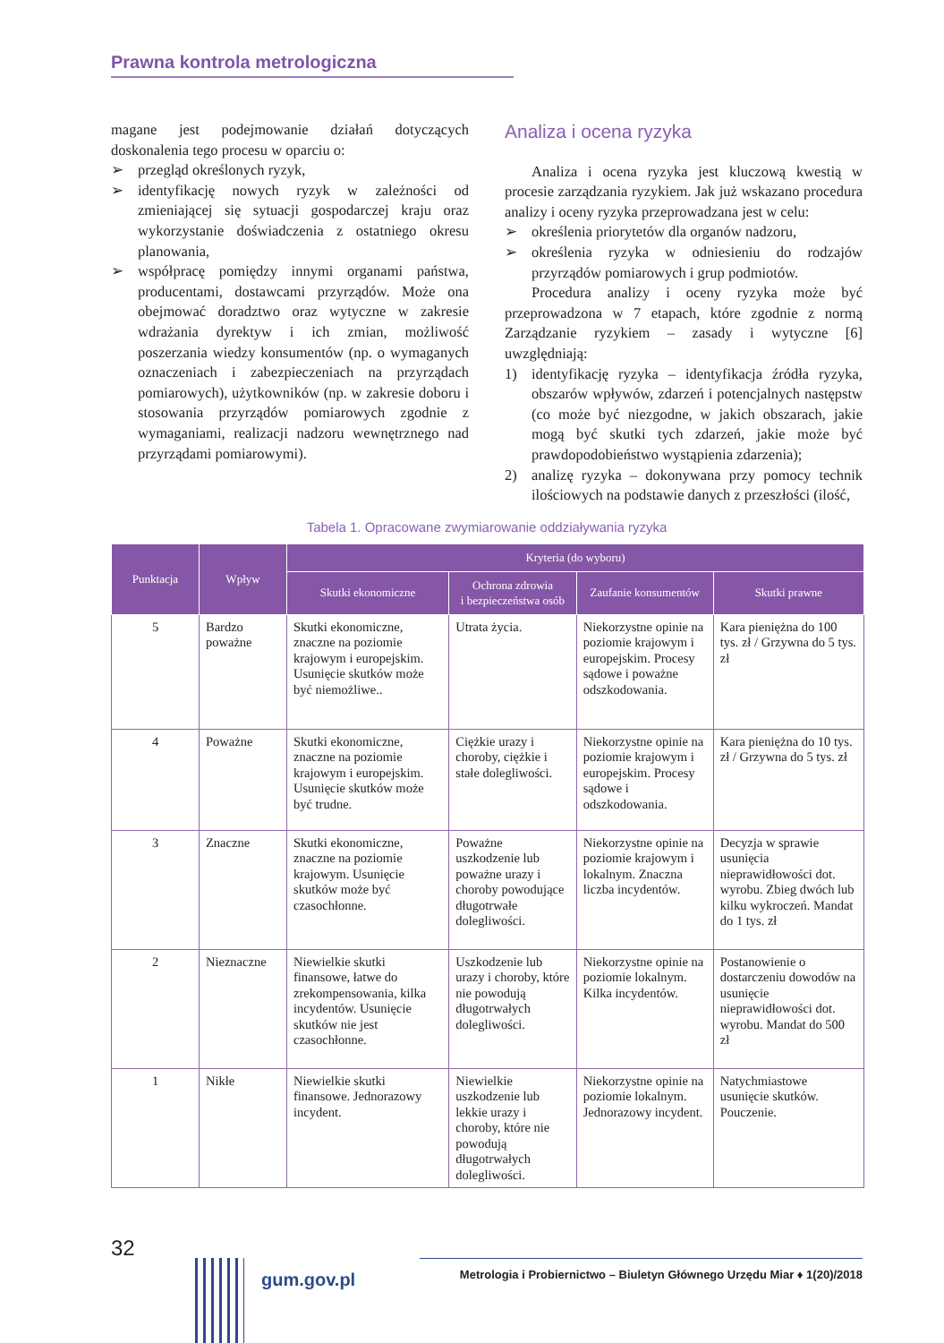Prawna kontrola metrologiczna
magane jest podejmowanie działań dotyczących doskonalenia tego procesu w oparciu o:
➢ przegląd określonych ryzyk,
➢ identyfikację nowych ryzyk w zależności od zmieniającej się sytuacji gospodarczej kraju oraz wykorzystanie doświadczenia z ostatniego okresu planowania,
➢ współpracę pomiędzy innymi organami państwa, producentami, dostawcami przyrządów. Może ona obejmować doradztwo oraz wytyczne w zakresie wdrażania dyrektyw i ich zmian, możliwość poszerzania wiedzy konsumentów (np. o wymaganych oznaczeniach i zabezpieczeniach na przyrządach pomiarowych), użytkowników (np. w zakresie doboru i stosowania przyrządów pomiarowych zgodnie z wymaganiami, realizacji nadzoru wewnętrznego nad przyrządami pomiarowymi).
Analiza i ocena ryzyka
Analiza i ocena ryzyka jest kluczową kwestią w procesie zarządzania ryzykiem. Jak już wskazano procedura analizy i oceny ryzyka przeprowadzana jest w celu:
➢ określenia priorytetów dla organów nadzoru,
➢ określenia ryzyka w odniesieniu do rodzajów przyrządów pomiarowych i grup podmiotów.
Procedura analizy i oceny ryzyka może być przeprowadzona w 7 etapach, które zgodnie z normą Zarządzanie ryzykiem – zasady i wytyczne [6] uwzględniają:
1) identyfikację ryzyka – identyfikacja źródła ryzyka, obszarów wpływów, zdarzeń i potencjalnych następstw (co może być niezgodne, w jakich obszarach, jakie mogą być skutki tych zdarzeń, jakie może być prawdopodobieństwo wystąpienia zdarzenia);
2) analizę ryzyka – dokonywana przy pomocy technik ilościowych na podstawie danych z przeszłości (ilość,
Tabela 1. Opracowane zwymiarowanie oddziaływania ryzyka
| Punktacja | Wpływ | Kryteria (do wyboru) | | | |
| --- | --- | --- | --- | --- | --- |
| | | Skutki ekonomiczne | Ochrona zdrowia i bezpieczeństwa osób | Zaufanie konsumentów | Skutki prawne |
| 5 | Bardzo poważne | Skutki ekonomiczne, znaczne na poziomie krajowym i europejskim. Usunięcie skutków może być niemożliwe.. | Utrata życia. | Niekorzystne opinie na poziomie krajowym i europejskim. Procesy sądowe i poważne odszkodowania. | Kara pieniężna do 100 tys. zł / Grzywna do 5 tys. zł |
| 4 | Poważne | Skutki ekonomiczne, znaczne na poziomie krajowym i europejskim. Usunięcie skutków może być trudne. | Ciężkie urazy i choroby, ciężkie i stałe dolegliwości. | Niekorzystne opinie na poziomie krajowym i europejskim. Procesy sądowe i odszkodowania. | Kara pieniężna do 10 tys. zł / Grzywna do 5 tys. zł |
| 3 | Znaczne | Skutki ekonomiczne, znaczne na poziomie krajowym. Usunięcie skutków może być czasochłonne. | Poważne uszkodzenie lub poważne urazy i choroby powodujące długotrwałe dolegliwości. | Niekorzystne opinie na poziomie krajowym i lokalnym. Znaczna liczba incydentów. | Decyzja w sprawie usunięcia nieprawidłowości dot. wyrobu. Zbieg dwóch lub kilku wykroczeń. Mandat do 1 tys. zł |
| 2 | Nieznaczne | Niewielkie skutki finansowe, łatwe do zrekompensowania, kilka incydentów. Usunięcie skutków nie jest czasochłonne. | Uszkodzenie lub urazy i choroby, które nie powodują długotrwałych dolegliwości. | Niekorzystne opinie na poziomie lokalnym. Kilka incydentów. | Postanowienie o dostarczeniu dowodów na usunięcie nieprawidłowości dot. wyrobu. Mandat do 500 zł |
| 1 | Nikłe | Niewielkie skutki finansowe. Jednorazowy incydent. | Niewielkie uszkodzenie lub lekkie urazy i choroby, które nie powodują długotrwałych dolegliwości. | Niekorzystne opinie na poziomie lokalnym. Jednorazowy incydent. | Natychmiastowe usunięcie skutków. Pouczenie. |
32
gum.gov.pl
Metrologia i Probiernictwo – Biuletyn Głównego Urzędu Miar ♦ 1(20)/2018